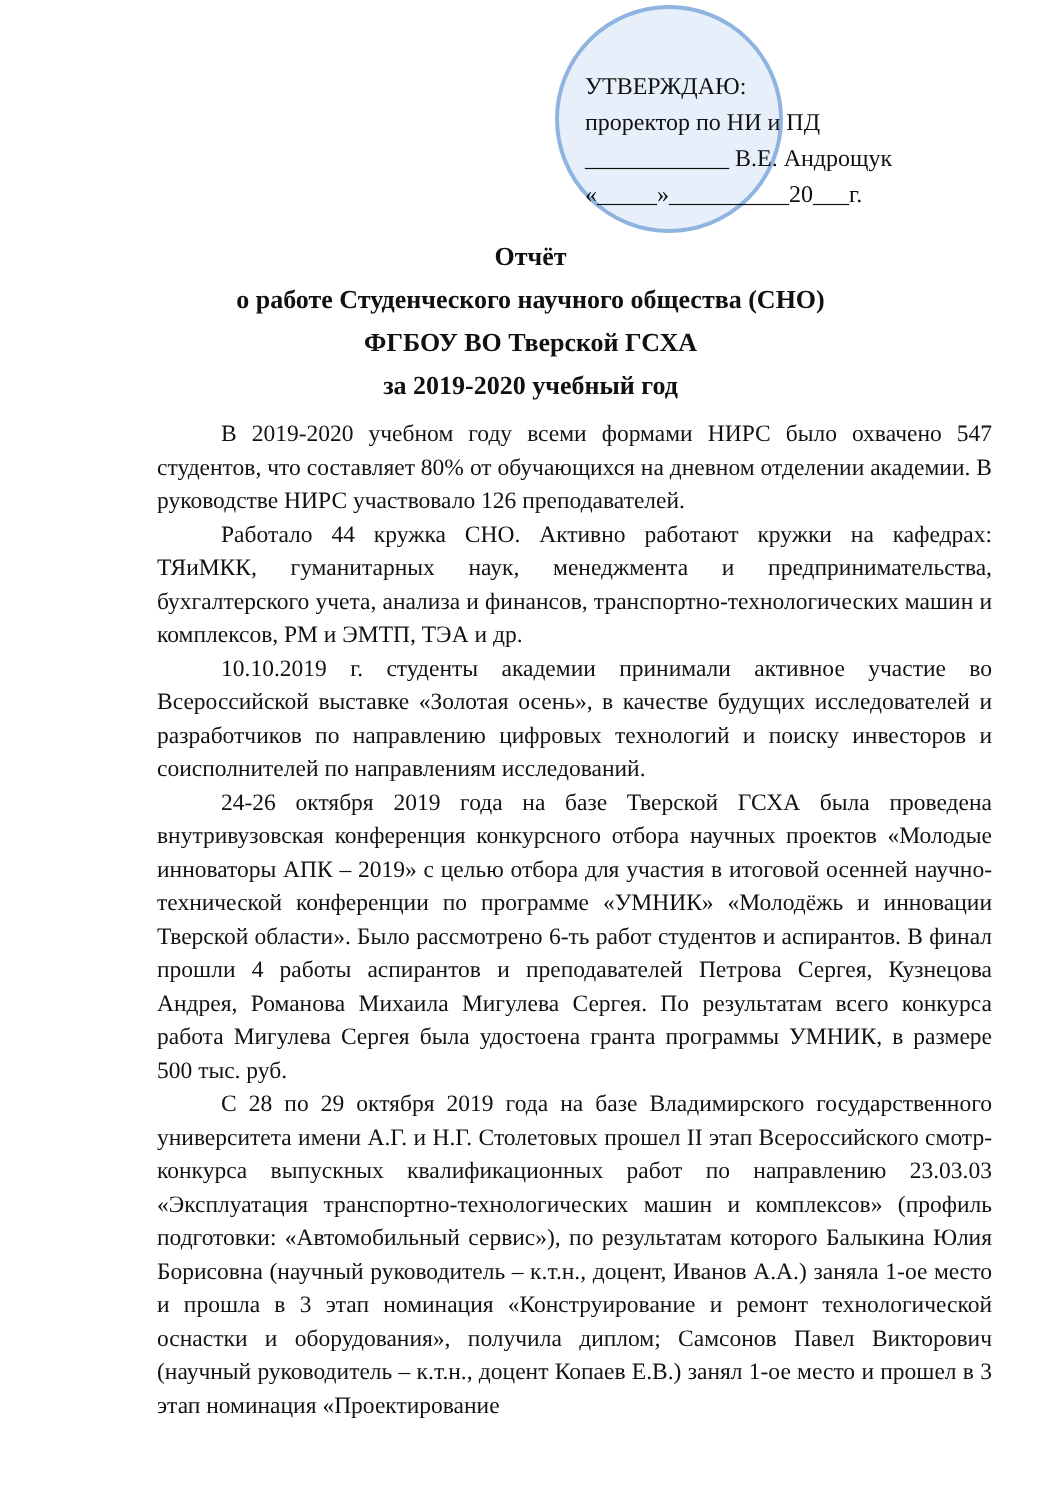УТВЕРЖДАЮ:
проректор по НИ и ПД
____________ В.Е. Андрощук
«_____»__________20___г.
Отчёт
о работе Студенческого научного общества (СНО)
ФГБОУ ВО Тверской ГСХА
за 2019-2020 учебный год
В 2019-2020 учебном году всеми формами НИРС было охвачено 547 студентов, что составляет 80% от обучающихся на дневном отделении академии. В руководстве НИРС участвовало 126 преподавателей.
Работало 44 кружка СНО. Активно работают кружки на кафедрах: ТЯиМКК, гуманитарных наук, менеджмента и предпринимательства, бухгалтерского учета, анализа и финансов, транспортно-технологических машин и комплексов, РМ и ЭМТП, ТЭА и др.
10.10.2019 г. студенты академии принимали активное участие во Всероссийской выставке «Золотая осень», в качестве будущих исследователей и разработчиков по направлению цифровых технологий и поиску инвесторов и соисполнителей по направлениям исследований.
24-26 октября 2019 года на базе Тверской ГСХА была проведена внутривузовская конференция конкурсного отбора научных проектов «Молодые инноваторы АПК – 2019» с целью отбора для участия в итоговой осенней научно-технической конференции по программе «УМНИК» «Молодёжь и инновации Тверской области». Было рассмотрено 6-ть работ студентов и аспирантов. В финал прошли 4 работы аспирантов и преподавателей Петрова Сергея, Кузнецова Андрея, Романова Михаила Мигулева Сергея. По результатам всего конкурса работа Мигулева Сергея была удостоена гранта программы УМНИК, в размере 500 тыс. руб.
С 28 по 29 октября 2019 года на базе Владимирского государственного университета имени А.Г. и Н.Г. Столетовых прошел II этап Всероссийского смотр-конкурса выпускных квалификационных работ по направлению 23.03.03 «Эксплуатация транспортно-технологических машин и комплексов» (профиль подготовки: «Автомобильный сервис»), по результатам которого Балыкина Юлия Борисовна (научный руководитель – к.т.н., доцент, Иванов А.А.) заняла 1-ое место и прошла в 3 этап номинация «Конструирование и ремонт технологической оснастки и оборудования», получила диплом; Самсонов Павел Викторович (научный руководитель – к.т.н., доцент Копаев Е.В.) занял 1-ое место и прошел в 3 этап номинация «Проектирование